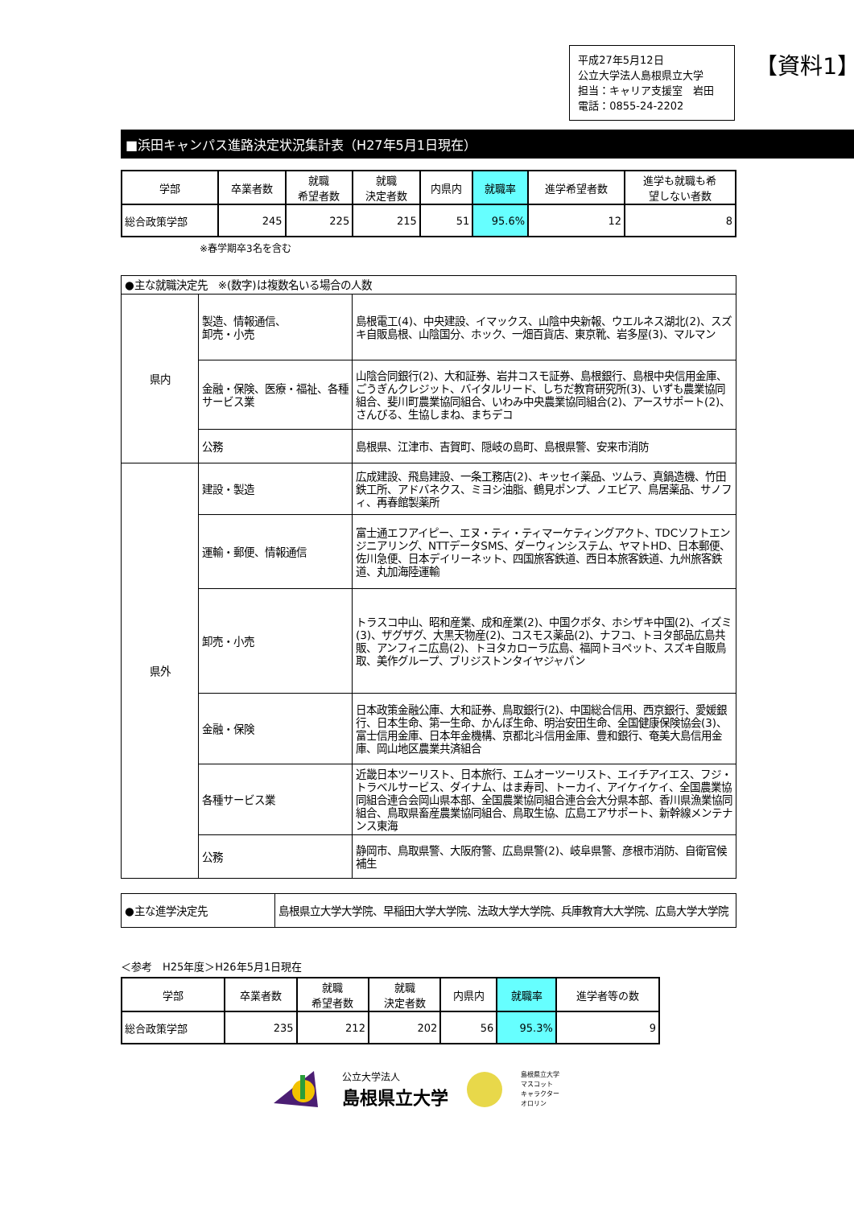平成27年5月12日
公立大学法人島根県立大学
担当：キャリア支援室　岩田
電話：0855-24-2202
【資料1】
■浜田キャンパス進路決定状況集計表（H27年5月1日現在）
| 学部 | 卒業者数 | 就職 希望者数 | 就職 決定者数 | 内県内 | 就職率 | 進学希望者数 | 進学も就職も希 望しない者数 |
| --- | --- | --- | --- | --- | --- | --- | --- |
| 総合政策学部 | 245 | 225 | 215 | 51 | 95.6% | 12 | 8 |
※春学期卒3名を含む
| ●主な就職決定先 ※(数字)は複数名いる場合の人数 | | |
| 県内 | 製造、情報通信、 卸売・小売 | 島根電工(4)、中央建設、イマックス、山陰中央新報、ウエルネス湖北(2)、スズキ自販島根、山陰国分、ホック、一畑百貨店、東京靴、岩多屋(3)、マルマン |
| | 金融・保険、医療・福祉、各種サービス業 | 山陰合同銀行(2)、大和証券、岩井コスモ証券、島根銀行、島根中央信用金庫、ごうぎんクレジット、バイタルリード、しちだ教育研究所(3)、いずも農業協同組合、斐川町農業協同組合、いわみ中央農業協同組合(2)、アースサポート(2)、さんびる、生協しまね、まちデコ |
| | 公務 | 島根県、江津市、吉賀町、隠岐の島町、島根県警、安来市消防 |
| 県外 | 建設・製造 | 広成建設、飛島建設、一条工務店(2)、キッセイ薬品、ツムラ、真鍋造機、竹田鉄工所、アドバネクス、ミヨシ油脂、鶴見ポンプ、ノエビア、鳥居薬品、サノフィ、再春館製薬所 |
| | 運輸・郵便、情報通信 | 富士通エフアイピー、エヌ・ティ・ティマーケティングアクト、TDCソフトエンジニアリング、NTTデータSMS、ダーウィンシステム、ヤマトHD、日本郵便、佐川急便、日本デイリーネット、四国旅客鉄道、西日本旅客鉄道、九州旅客鉄道、丸加海陸運輸 |
| | 卸売・小売 | トラスコ中山、昭和産業、成和産業(2)、中国クボタ、ホシザキ中国(2)、イズミ(3)、ザグザグ、大黒天物産(2)、コスモス薬品(2)、ナフコ、トヨタ部品広島共販、アンフィニ広島(2)、トヨタカローラ広島、福岡トヨペット、スズキ自販鳥取、美作グループ、ブリジストンタイヤジャパン |
| | 金融・保険 | 日本政策金融公庫、大和証券、鳥取銀行(2)、中国総合信用、西京銀行、愛媛銀行、日本生命、第一生命、かんぽ生命、明治安田生命、全国健康保険協会(3)、富士信用金庫、日本年金機構、京都北斗信用金庫、豊和銀行、奄美大島信用金庫、岡山地区農業共済組合 |
| | 各種サービス業 | 近畿日本ツーリスト、日本旅行、エムオーツーリスト、エイチアイエス、フジ・トラベルサービス、ダイナム、はま寿司、トーカイ、アイケイケイ、全国農業協同組合連合会岡山県本部、全国農業協同組合連合会大分県本部、香川県漁業協同組合、鳥取県畜産農業協同組合、鳥取生協、広島エアサポート、新幹線メンテナンス東海 |
| | 公務 | 静岡市、鳥取県警、大阪府警、広島県警(2)、岐阜県警、彦根市消防、自衛官候補生 |
| ●主な進学決定先 | 島根県立大学大学院、早稲田大学大学院、法政大学大学院、兵庫教育大大学院、広島大学大学院 |
＜参考　H25年度＞H26年5月1日現在
| 学部 | 卒業者数 | 就職 希望者数 | 就職 決定者数 | 内県内 | 就職率 | 進学者等の数 |
| --- | --- | --- | --- | --- | --- | --- |
| 総合政策学部 | 235 | 212 | 202 | 56 | 95.3% | 9 |
公立大学法人
島根県立大学
島根県立大学
マスコット
キャラクター
オロリン